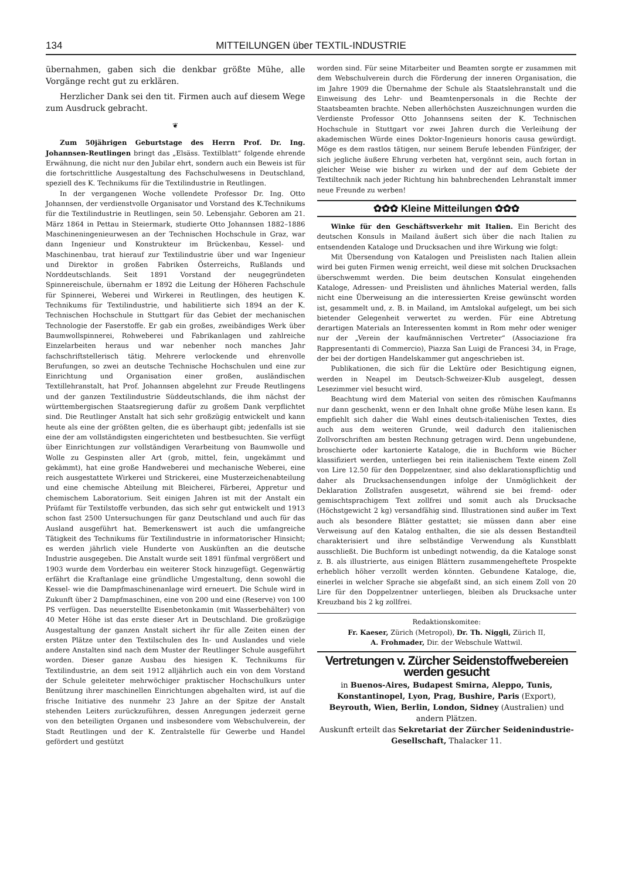134 MITTEILUNGEN über TEXTIL-INDUSTRIE
übernahmen, gaben sich die denkbar größte Mühe, alle Vorgänge recht gut zu erklären.
Herzlicher Dank sei den tit. Firmen auch auf diesem Wege zum Ausdruck gebracht.
❦
Zum 50jährigen Geburtstage des Herrn Prof. Dr. Ing. Johannsen-Reutlingen bringt das „Elsäss. Textilblatt“ folgende ehrende Erwähnung, die nicht nur den Jubilar ehrt, sondern auch ein Beweis ist für die fortschrittliche Ausgestaltung des Fachschulwesens in Deutschland, speziell des K. Technikums für die Textilindustrie in Reutlingen.
In der vergangenen Woche vollendete Professor Dr. Ing. Otto Johannsen, der verdienstvolle Organisator und Vorstand des K.Technikums für die Textilindustrie in Reutlingen, sein 50. Lebensjahr. Geboren am 21. März 1864 in Pettau in Steiermark, studierte Otto Johannsen 1882–1886 Maschineningenieurwesen an der Technischen Hochschule in Graz, war dann Ingenieur und Konstrukteur im Brückenbau, Kessel- und Maschinenbau, trat hierauf zur Textilindustrie über und war Ingenieur und Direktor in großen Fabriken Österreichs, Rußlands und Norddeutschlands. Seit 1891 Vorstand der neugegründeten Spinnereischule, übernahm er 1892 die Leitung der Höheren Fachschule für Spinnerei, Weberei und Wirkerei in Reutlingen, des heutigen K. Technikums für Textilindustrie, und habilitierte sich 1894 an der K. Technischen Hochschule in Stuttgart für das Gebiet der mechanischen Technologie der Faserstoffe. Er gab ein großes, zweibändiges Werk über Baumwollspinnerei, Rohweberei und Fabrikanlagen und zahlreiche Einzelarbeiten heraus und war nebenher noch manches Jahr fachschriftstellerisch tätig. Mehrere verlockende und ehrenvolle Berufungen, so zwei an deutsche Technische Hochschulen und eine zur Einrichtung und Organisation einer großen, ausländischen Textillehranstalt, hat Prof. Johannsen abgelehnt zur Freude Reutlingens und der ganzen Textilindustrie Süddeutschlands, die ihm nächst der württembergischen Staatsregierung dafür zu großem Dank verpflichtet sind. Die Reutlinger Anstalt hat sich sehr großzügig entwickelt und kann heute als eine der größten gelten, die es überhaupt gibt; jedenfalls ist sie eine der am vollständigsten eingerichteten und bestbesuchten. Sie verfügt über Einrichtungen zur vollständigen Verarbeitung von Baumwolle und Wolle zu Gespinsten aller Art (grob, mittel, fein, ungekämmt und gekämmt), hat eine große Handweberei und mechanische Weberei, eine reich ausgestattete Wirkerei und Strickerei, eine Musterzeichenabteilung und eine chemische Abteilung mit Bleicherei, Färberei, Appretur und chemischem Laboratorium. Seit einigen Jahren ist mit der Anstalt ein Prüfamt für Textilstoffe verbunden, das sich sehr gut entwickelt und 1913 schon fast 2500 Untersuchungen für ganz Deutschland und auch für das Ausland ausgeführt hat. Bemerkenswert ist auch die umfangreiche Tätigkeit des Technikums für Textilindustrie in informatorischer Hinsicht; es werden jährlich viele Hunderte von Auskünften an die deutsche Industrie ausgegeben. Die Anstalt wurde seit 1891 fünfmal vergrößert und 1903 wurde dem Vorderbau ein weiterer Stock hinzugefügt. Gegenwärtig erfährt die Kraftanlage eine gründliche Umgestaltung, denn sowohl die Kessel- wie die Dampfmaschinenanlage wird erneuert. Die Schule wird in Zukunft über 2 Dampfmaschinen, eine von 200 und eine (Reserve) von 100 PS verfügen. Das neuerstellte Eisenbetonkamin (mit Wasserbehälter) von 40 Meter Höhe ist das erste dieser Art in Deutschland. Die großzügige Ausgestaltung der ganzen Anstalt sichert ihr für alle Zeiten einen der ersten Plätze unter den Textilschulen des In- und Auslandes und viele andere Anstalten sind nach dem Muster der Reutlinger Schule ausgeführt worden. Dieser ganze Ausbau des hiesigen K. Technikums für Textilindustrie, an dem seit 1912 alljährlich auch ein von dem Vorstand der Schule geleiteter mehrwöchiger praktischer Hochschulkurs unter Benützung ihrer maschinellen Einrichtungen abgehalten wird, ist auf die frische Initiative des nunmehr 23 Jahre an der Spitze der Anstalt stehenden Leiters zurückzuführen, dessen Anregungen jederzeit gerne von den beteiligten Organen und insbesondere vom Webschulverein, der Stadt Reutlingen und der K. Zentralstelle für Gewerbe und Handel gefördert und gestützt
worden sind. Für seine Mitarbeiter und Beamten sorgte er zusammen mit dem Webschulverein durch die Förderung der inneren Organisation, die im Jahre 1909 die Übernahme der Schule als Staatslehranstalt und die Einweisung des Lehr- und Beamtenpersonals in die Rechte der Staatsbeamten brachte. Neben allerhöchsten Auszeichnungen wurden die Verdienste Professor Otto Johannsens seiten der K. Technischen Hochschule in Stuttgart vor zwei Jahren durch die Verleihung der akademischen Würde eines Doktor-Ingenieurs honoris causa gewürdigt. Möge es dem rastlos tätigen, nur seinem Berufe lebenden Fünfziger, der sich jegliche äußere Ehrung verbeten hat, vergönnt sein, auch fortan in gleicher Weise wie bisher zu wirken und der auf dem Gebiete der Textiltechnik nach jeder Richtung hin bahnbrechenden Lehranstalt immer neue Freunde zu werben!
✿✿✿ Kleine Mitteilungen ✿✿✿
Winke für den Geschäftsverkehr mit Italien. Ein Bericht des deutschen Konsuls in Mailand äußert sich über die nach Italien zu entsendenden Kataloge und Drucksachen und ihre Wirkung wie folgt:
Mit Übersendung von Katalogen und Preislisten nach Italien allein wird bei guten Firmen wenig erreicht, weil diese mit solchen Drucksachen überschwemmt werden. Die beim deutschen Konsulat eingehenden Kataloge, Adressen- und Preislisten und ähnliches Material werden, falls nicht eine Überweisung an die interessierten Kreise gewünscht worden ist, gesammelt und, z. B. in Mailand, im Amtslokal aufgelegt, um bei sich bietender Gelegenheit verwertet zu werden. Für eine Abtretung derartigen Materials an Interessenten kommt in Rom mehr oder weniger nur der „Verein der kaufmännischen Vertreter“ (Associazione fra Rappresentanti di Commercio), Piazza San Luigi de Francesi 34, in Frage, der bei der dortigen Handelskammer gut angeschrieben ist.
Publikationen, die sich für die Lektüre oder Besichtigung eignen, werden in Neapel im Deutsch-Schweizer-Klub ausgelegt, dessen Lesezimmer viel besucht wird.
Beachtung wird dem Material von seiten des römischen Kaufmanns nur dann geschenkt, wenn er den Inhalt ohne große Mühe lesen kann. Es empfiehlt sich daher die Wahl eines deutsch-italienischen Textes, dies auch aus dem weiteren Grunde, weil dadurch den italienischen Zollvorschriften am besten Rechnung getragen wird. Denn ungebundene, broschierte oder kartonierte Kataloge, die in Buchform wie Bücher klassifiziert werden, unterliegen bei rein italienischem Texte einem Zoll von Lire 12.50 für den Doppelzentner, sind also deklarationspflichtig und daher als Drucksachensendungen infolge der Unmöglichkeit der Deklaration Zollstrafen ausgesetzt, während sie bei fremd- oder gemischtsprachigem Text zollfrei und somit auch als Drucksache (Höchstgewicht 2 kg) versandfähig sind. Illustrationen sind außer im Text auch als besondere Blätter gestattet; sie müssen dann aber eine Verweisung auf den Katalog enthalten, die sie als dessen Bestandteil charakterisiert und ihre selbständige Verwendung als Kunstblatt ausschließt. Die Buchform ist unbedingt notwendig, da die Kataloge sonst z. B. als illustrierte, aus einigen Blättern zusammengeheftete Prospekte erheblich höher verzollt werden könnten. Gebundene Kataloge, die, einerlei in welcher Sprache sie abgefaßt sind, an sich einem Zoll von 20 Lire für den Doppelzentner unterliegen, bleiben als Drucksache unter Kreuzband bis 2 kg zollfrei.
Redaktionskomitee:
Fr. Kaeser, Zürich (Metropol), Dr. Th. Niggli, Zürich II,
A. Frohmader, Dir. der Webschule Wattwil.
Vertretungen v. Zürcher Seidenstoffwebereien werden gesucht
in Buenos-Aires, Budapest Smirna, Aleppo, Tunis, Konstantinopel, Lyon, Prag, Bushire, Paris (Export), Beyrouth, Wien, Berlin, London, Sidney (Australien) und andern Plätzen.
Auskunft erteilt das Sekretariat der Zürcher Seidenindustrie-Gesellschaft, Thalacker 11.